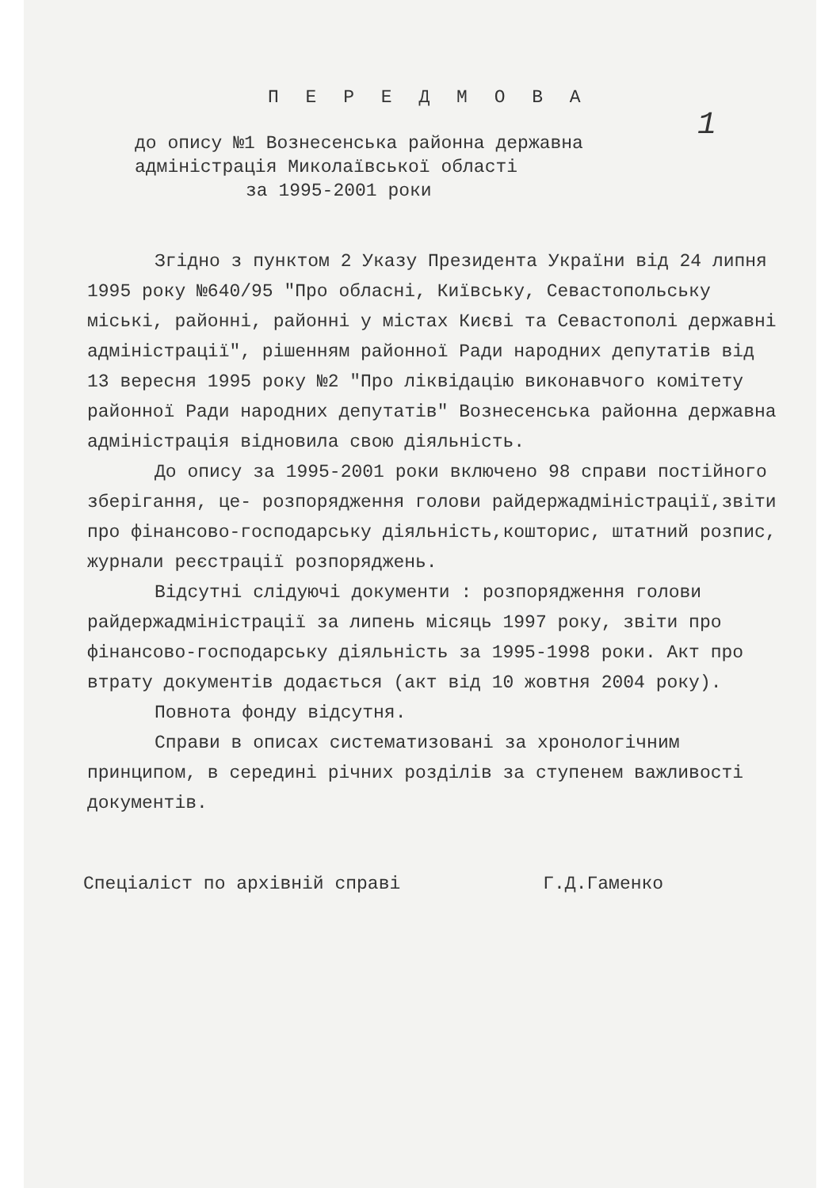1
П Е Р Е Д М О В А
до опису №1 Вознесенська районна державна
адміністрація Миколаївської області
за 1995-2001 роки
Згідно з пунктом 2 Указу Президента України від 24 липня 1995 року №640/95 "Про обласні, Київську, Севастопольську міські, районні, районні у містах Києві та Севастополі державні адміністрації", рішенням районної Ради народних депутатів від 13 вересня 1995 року №2 "Про ліквідацію виконавчого комітету районної Ради народних депутатів" Вознесенська районна державна адміністрація відновила свою діяльність.
До опису за 1995-2001 роки включено 98 справи постійного зберігання, це- розпорядження голови райдержадміністрації,звіти про фінансово-господарську діяльність,кошторис, штатний розпис, журнали реєстрації розпоряджень.
Відсутні слідуючі документи : розпорядження голови райдержадміністрації за липень місяць 1997 року, звіти про фінансово-господарську діяльність за 1995-1998 роки. Акт про втрату документів додається (акт від 10 жовтня 2004 року).
Повнота фонду відсутня.
Справи в описах систематизовані за хронологічним принципом, в середині річних розділів за ступенем важливості документів.
Спеціаліст по архівній справі Г.Д.Гаменко